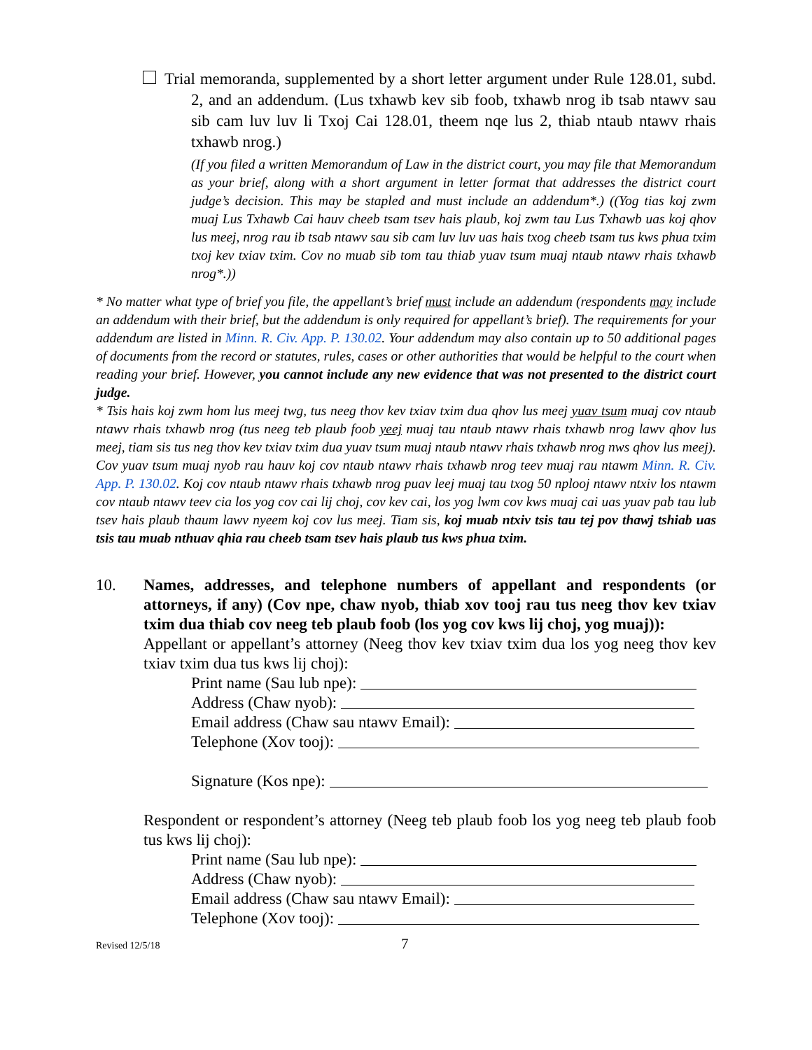Trial memoranda, supplemented by a short letter argument under Rule 128.01, subd. 2, and an addendum. (Lus txhawb kev sib foob, txhawb nrog ib tsab ntawv sau sib cam luv luv li Txoj Cai 128.01, theem nqe lus 2, thiab ntaub ntawv rhais txhawb nrog.)
(If you filed a written Memorandum of Law in the district court, you may file that Memorandum as your brief, along with a short argument in letter format that addresses the district court judge’s decision. This may be stapled and must include an addendum*.) ((Yog tias koj zwm muaj Lus Txhawb Cai hauv cheeb tsam tsev hais plaub, koj zwm tau Lus Txhawb uas koj qhov lus meej, nrog rau ib tsab ntawv sau sib cam luv luv uas hais txog cheeb tsam tus kws phua txim txoj kev txiav txim. Cov no muab sib tom tau thiab yuav tsum muaj ntaub ntawv rhais txhawb nrog*.))
* No matter what type of brief you file, the appellant’s brief must include an addendum (respondents may include an addendum with their brief, but the addendum is only required for appellant’s brief). The requirements for your addendum are listed in Minn. R. Civ. App. P. 130.02. Your addendum may also contain up to 50 additional pages of documents from the record or statutes, rules, cases or other authorities that would be helpful to the court when reading your brief. However, you cannot include any new evidence that was not presented to the district court judge.
* Tsis hais koj zwm hom lus meej twg, tus neeg thov kev txiav txim dua qhov lus meej yuav tsum muaj cov ntaub ntawv rhais txhawb nrog (tus neeg teb plaub foob yeej muaj tau ntaub ntawv rhais txhawb nrog lawv qhov lus meej, tiam sis tus neg thov kev txiav txim dua yuav tsum muaj ntaub ntawv rhais txhawb nrog nws qhov lus meej). Cov yuav tsum muaj nyob rau hauv koj cov ntaub ntawv rhais txhawb nrog teev muaj rau ntawm Minn. R. Civ. App. P. 130.02. Koj cov ntaub ntawv rhais txhawb nrog puav leej muaj tau txog 50 nplooj ntawv ntxiv los ntawm cov ntaub ntawv teev cia los yog cov cai lij choj, cov kev cai, los yog lwm cov kws muaj cai uas yuav pab tau lub tsev hais plaub thaum lawv nyeem koj cov lus meej. Tiam sis, koj muab ntxiv tsis tau tej pov thawj tshiab uas tsis tau muab nthuav qhia rau cheeb tsam tsev hais plaub tus kws phua txim.
10. Names, addresses, and telephone numbers of appellant and respondents (or attorneys, if any) (Cov npe, chaw nyob, thiab xov tooj rau tus neeg thov kev txiav txim dua thiab cov neeg teb plaub foob (los yog cov kws lij choj, yog muaj)):
Appellant or appellant’s attorney (Neeg thov kev txiav txim dua los yog neeg thov kev txiav txim dua tus kws lij choj):
Print name (Sau lub npe):
Address (Chaw nyob):
Email address (Chaw sau ntawv Email):
Telephone (Xov tooj):
Signature (Kos npe):
Respondent or respondent’s attorney (Neeg teb plaub foob los yog neeg teb plaub foob tus kws lij choj):
Print name (Sau lub npe):
Address (Chaw nyob):
Email address (Chaw sau ntawv Email):
Telephone (Xov tooj):
Revised 12/5/18 7